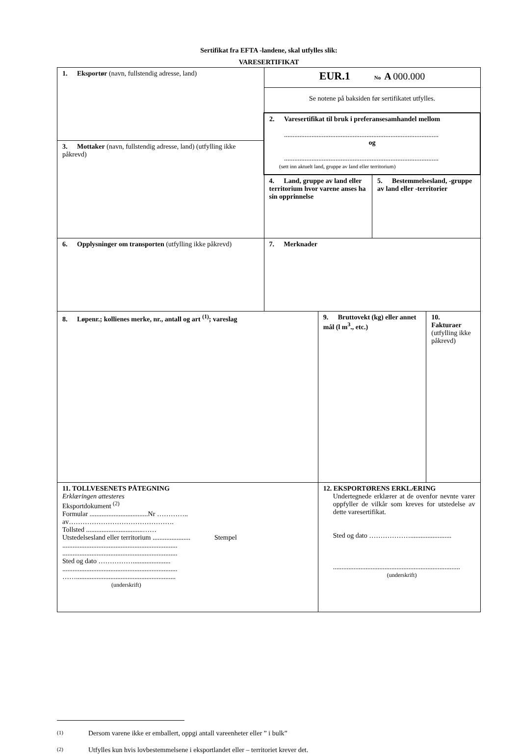Sertifikat fra EFTA -landene, skal utfylles slik:
VARESERTIFIKAT
| 1. Eksportør (navn, fullstendig adresse, land) | EUR.1 No A 000.000 | | | |
| | Se notene på baksiden før sertifikatet utfylles. | | | |
| | 2. Varesertifikat til bruk i preferansesamhandel mellom .......................................................................................... og .......................................................................................... (sett inn aktuelt land, gruppe av land eller territorium) | | | |
| 3. Mottaker (navn, fullstendig adresse, land) (utfylling ikke påkrevd) | | | | |
| | 4. Land, gruppe av land eller territorium hvor varene anses ha sin opprinnelse | | 5. Bestemmelsesland, -gruppe av land eller -territorier | |
| 6. Opplysninger om transporten (utfylling ikke påkrevd) | 7. Merknader | | | |
| 8. Løpenr.; kollienes merke, nr., antall og art <sup>(1)</sup>; vareslag | | 9. Bruttovekt (kg) eller annet mål (l m<sup>3</sup>., etc.) | | 10. Fakturaer (utfylling ikke påkrevd) |
| 11. TOLLVESENETS PÅTEGNING Erklæringen attesteres Eksportdokument <sup>(2)</sup> Formular ..................................Nr ………….. av………………………………………. Tollsted .................................…… Utstedelsesland eller territorium ...................... Stempel ................................................................... ................................................................... Sted og dato ……………...................... ................................................................... …….......................................................... (underskrift) | | 12. EKSPORTØRENS ERKLÆRING Undertegnede erklærer at de ovenfor nevnte varer oppfyller de vilkår som kreves for utstedelse av dette varesertifikat. Sted og dato ………………........................ .......................................................................... (underskrift) | | |
(1) Dersom varene ikke er emballert, oppgi antall vareenheter eller ” i bulk”
(2) Utfylles kun hvis lovbestemmelsene i eksportlandet eller – territoriet krever det.